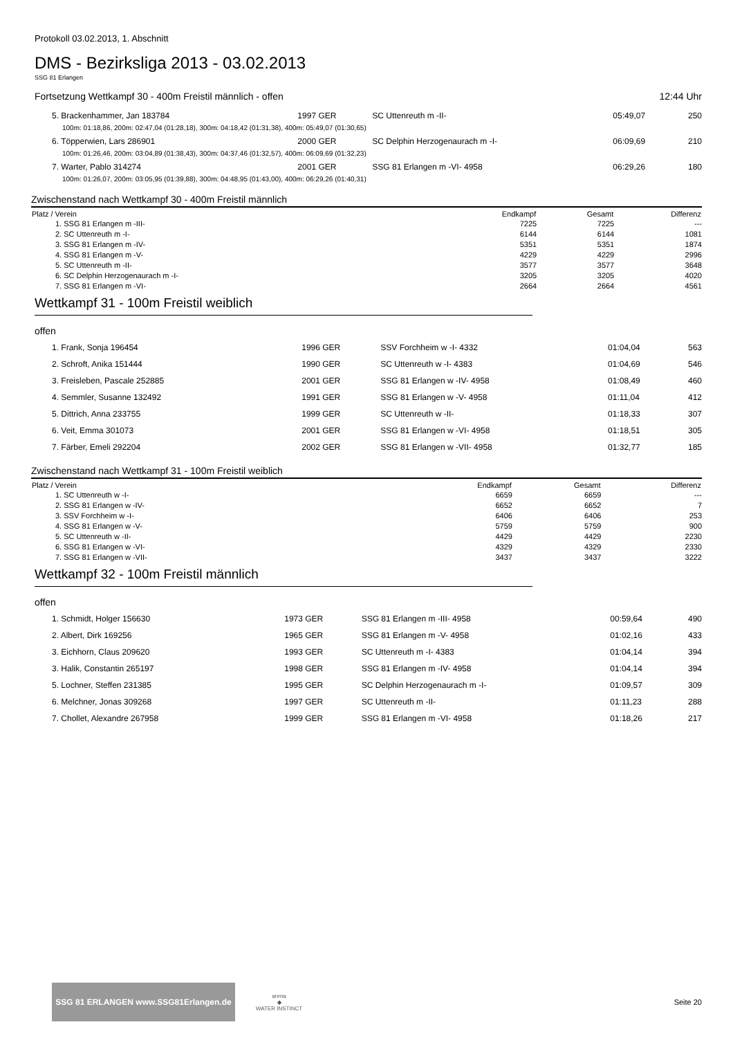Protokoll 03.02.2013, 1. Abschnitt
DMS - Bezirksliga 2013 - 03.02.2013
SSG 81 Erlangen
Fortsetzung Wettkampf 30 - 400m Freistil männlich - offen 12:44 Uhr
| 5. Brackenhammer, Jan 183784 | 1997 GER | SC Uttenreuth m -II- | 05:49,07 | 250 |
| 100m: 01:18,86, 200m: 02:47,04 (01:28,18), 300m: 04:18,42 (01:31,38), 400m: 05:49,07 (01:30,65) | | | | |
| 6. Töpperwien, Lars 286901 | 2000 GER | SC Delphin Herzogenaurach m -I- | 06:09,69 | 210 |
| 100m: 01:26,46, 200m: 03:04,89 (01:38,43), 300m: 04:37,46 (01:32,57), 400m: 06:09,69 (01:32,23) | | | | |
| 7. Warter, Pablo 314274 | 2001 GER | SSG 81 Erlangen m -VI- 4958 | 06:29,26 | 180 |
| 100m: 01:26,07, 200m: 03:05,95 (01:39,88), 300m: 04:48,95 (01:43,00), 400m: 06:29,26 (01:40,31) | | | | |
Zwischenstand nach Wettkampf 30 - 400m Freistil männlich
| Platz / Verein | Endkampf | Gesamt | Differenz |
| --- | --- | --- | --- |
| 1. SSG 81 Erlangen m -III- | 7225 | 7225 | --- |
| 2. SC Uttenreuth m -I- | 6144 | 6144 | 1081 |
| 3. SSG 81 Erlangen m -IV- | 5351 | 5351 | 1874 |
| 4. SSG 81 Erlangen m -V- | 4229 | 4229 | 2996 |
| 5. SC Uttenreuth m -II- | 3577 | 3577 | 3648 |
| 6. SC Delphin Herzogenaurach m -I- | 3205 | 3205 | 4020 |
| 7. SSG 81 Erlangen m -VI- | 2664 | 2664 | 4561 |
Wettkampf 31 - 100m Freistil weiblich
offen
| 1. Frank, Sonja 196454 | 1996 GER | SSV Forchheim w -I- 4332 | 01:04,04 | 563 |
| 2. Schroft, Anika 151444 | 1990 GER | SC Uttenreuth w -I- 4383 | 01:04,69 | 546 |
| 3. Freisleben, Pascale 252885 | 2001 GER | SSG 81 Erlangen w -IV- 4958 | 01:08,49 | 460 |
| 4. Semmler, Susanne 132492 | 1991 GER | SSG 81 Erlangen w -V- 4958 | 01:11,04 | 412 |
| 5. Dittrich, Anna 233755 | 1999 GER | SC Uttenreuth w -II- | 01:18,33 | 307 |
| 6. Veit, Emma 301073 | 2001 GER | SSG 81 Erlangen w -VI- 4958 | 01:18,51 | 305 |
| 7. Färber, Emeli 292204 | 2002 GER | SSG 81 Erlangen w -VII- 4958 | 01:32,77 | 185 |
Zwischenstand nach Wettkampf 31 - 100m Freistil weiblich
| Platz / Verein | Endkampf | Gesamt | Differenz |
| --- | --- | --- | --- |
| 1. SC Uttenreuth w -I- | 6659 | 6659 | --- |
| 2. SSG 81 Erlangen w -IV- | 6652 | 6652 | 7 |
| 3. SSV Forchheim w -I- | 6406 | 6406 | 253 |
| 4. SSG 81 Erlangen w -V- | 5759 | 5759 | 900 |
| 5. SC Uttenreuth w -II- | 4429 | 4429 | 2230 |
| 6. SSG 81 Erlangen w -VI- | 4329 | 4329 | 2330 |
| 7. SSG 81 Erlangen w -VII- | 3437 | 3437 | 3222 |
Wettkampf 32 - 100m Freistil männlich
offen
| 1. Schmidt, Holger 156630 | 1973 GER | SSG 81 Erlangen m -III- 4958 | 00:59,64 | 490 |
| 2. Albert, Dirk 169256 | 1965 GER | SSG 81 Erlangen m -V- 4958 | 01:02,16 | 433 |
| 3. Eichhorn, Claus 209620 | 1993 GER | SC Uttenreuth m -I- 4383 | 01:04,14 | 394 |
| 3. Halik, Constantin 265197 | 1998 GER | SSG 81 Erlangen m -IV- 4958 | 01:04,14 | 394 |
| 5. Lochner, Steffen 231385 | 1995 GER | SC Delphin Herzogenaurach m -I- | 01:09,57 | 309 |
| 6. Melchner, Jonas 309268 | 1997 GER | SC Uttenreuth m -II- | 01:11,23 | 288 |
| 7. Chollet, Alexandre 267958 | 1999 GER | SSG 81 Erlangen m -VI- 4958 | 01:18,26 | 217 |
SSG 81 ERLANGEN www.SSG81Erlangen.de
arena
◆
WATER INSTINCT
Seite 20